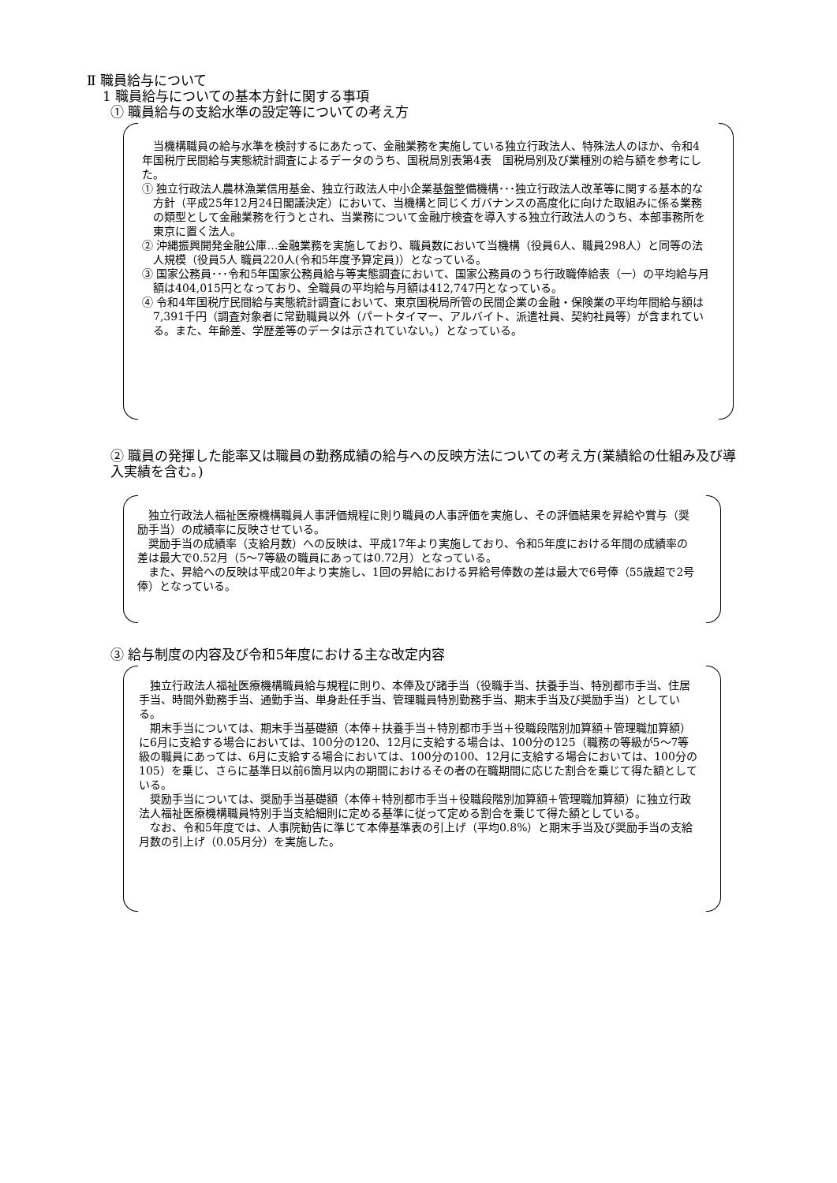Ⅱ 職員給与について
1 職員給与についての基本方針に関する事項
① 職員給与の支給水準の設定等についての考え方
　当機構職員の給与水準を検討するにあたって、金融業務を実施している独立行政法人、特殊法人のほか、令和4年国税庁民間給与実態統計調査によるデータのうち、国税局別表第4表　国税局別及び業種別の給与額を参考にした。
① 独立行政法人農林漁業信用基金、独立行政法人中小企業基盤整備機構･･･独立行政法人改革等に関する基本的な方針（平成25年12月24日閣議決定）において、当機構と同じくガバナンスの高度化に向けた取組みに係る業務の類型として金融業務を行うとされ、当業務について金融庁検査を導入する独立行政法人のうち、本部事務所を東京に置く法人。
② 沖縄振興開発金融公庫…金融業務を実施しており、職員数において当機構（役員6人、職員298人）と同等の法人規模（役員5人 職員220人(令和5年度予算定員)）となっている。
③ 国家公務員･･･令和5年国家公務員給与等実態調査において、国家公務員のうち行政職俸給表（一）の平均給与月額は404,015円となっており、全職員の平均給与月額は412,747円となっている。
④ 令和4年国税庁民間給与実態統計調査において、東京国税局所管の民間企業の金融・保険業の平均年間給与額は7,391千円（調査対象者に常勤職員以外（パートタイマー、アルバイト、派遣社員、契約社員等）が含まれている。また、年齢差、学歴差等のデータは示されていない。）となっている。
② 職員の発揮した能率又は職員の勤務成績の給与への反映方法についての考え方(業績給の仕組み及び導入実績を含む。)
　独立行政法人福祉医療機構職員人事評価規程に則り職員の人事評価を実施し、その評価結果を昇給や賞与（奨励手当）の成績率に反映させている。
　奨励手当の成績率（支給月数）への反映は、平成17年より実施しており、令和5年度における年間の成績率の差は最大で0.52月（5～7等級の職員にあっては0.72月）となっている。
　また、昇給への反映は平成20年より実施し、1回の昇給における昇給号俸数の差は最大で6号俸（55歳超で2号俸）となっている。
③ 給与制度の内容及び令和5年度における主な改定内容
　独立行政法人福祉医療機構職員給与規程に則り、本俸及び諸手当（役職手当、扶養手当、特別都市手当、住居手当、時間外勤務手当、通勤手当、単身赴任手当、管理職員特別勤務手当、期末手当及び奨励手当）としている。
　期末手当については、期末手当基礎額（本俸＋扶養手当＋特別都市手当＋役職段階別加算額＋管理職加算額）に6月に支給する場合においては、100分の120、12月に支給する場合は、100分の125（職務の等級が5～7等級の職員にあっては、6月に支給する場合においては、100分の100、12月に支給する場合においては、100分の105）を乗じ、さらに基準日以前6箇月以内の期間におけるその者の在職期間に応じた割合を乗じて得た額としている。
　奨励手当については、奨励手当基礎額（本俸＋特別都市手当＋役職段階別加算額＋管理職加算額）に独立行政法人福祉医療機構職員特別手当支給細則に定める基準に従って定める割合を乗じて得た額としている。
　なお、令和5年度では、人事院勧告に準じて本俸基準表の引上げ（平均0.8%）と期末手当及び奨励手当の支給月数の引上げ（0.05月分）を実施した。